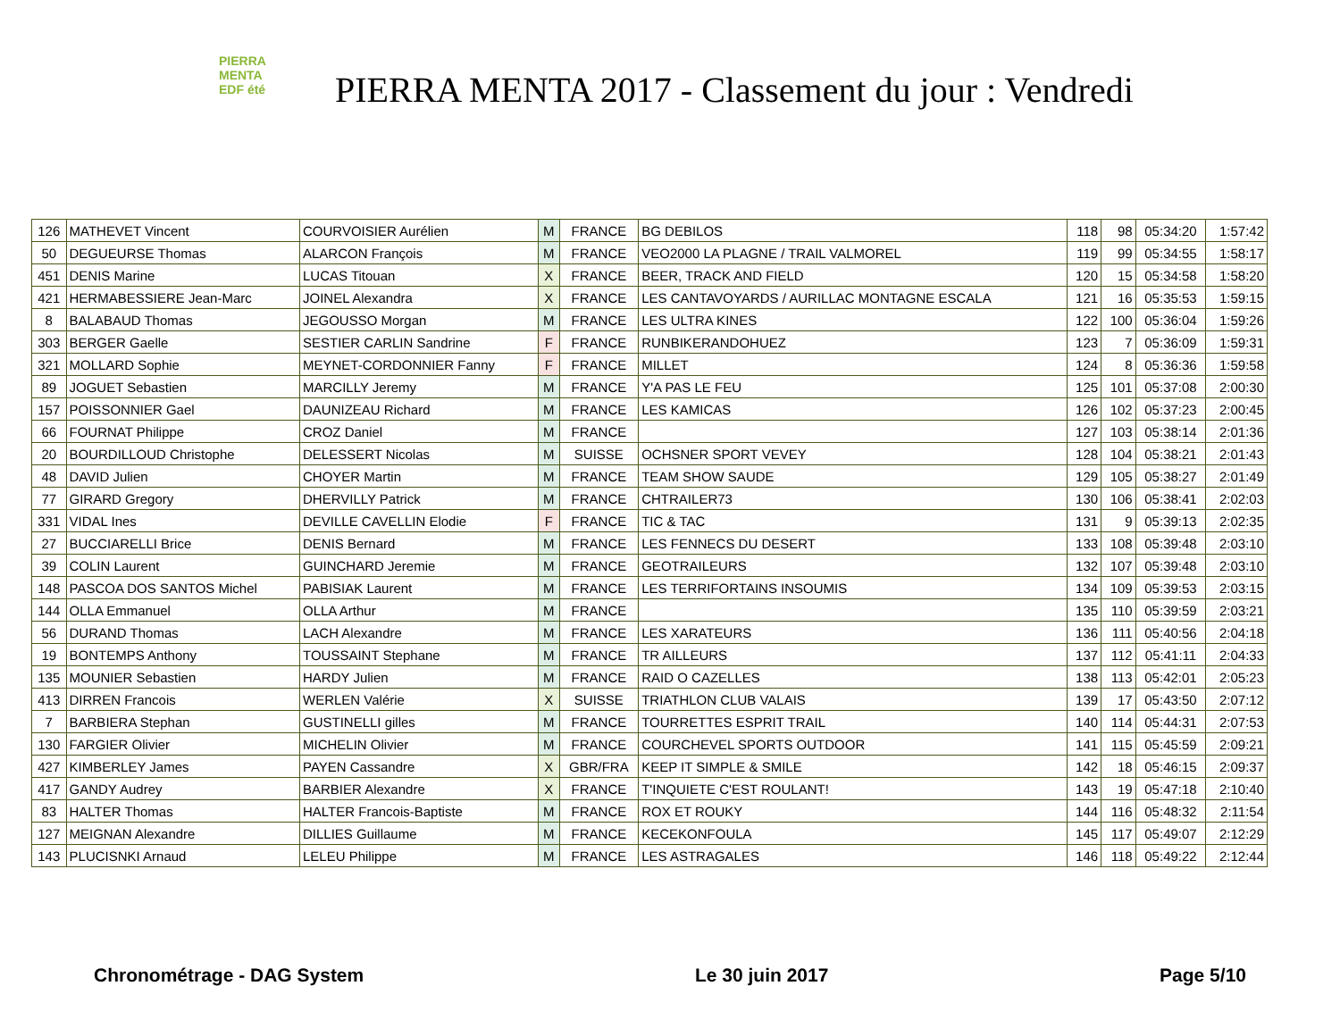PIERRA
MENTA
EDF été
PIERRA MENTA 2017 - Classement du jour : Vendredi
| 126 | MATHEVET Vincent | COURVOISIER Aurélien | M | FRANCE | BG DEBILOS | 118 | 98 | 05:34:20 | 1:57:42 |
| 50 | DEGUEURSE Thomas | ALARCON François | M | FRANCE | VEO2000 LA PLAGNE / TRAIL VALMOREL | 119 | 99 | 05:34:55 | 1:58:17 |
| 451 | DENIS Marine | LUCAS Titouan | X | FRANCE | BEER, TRACK AND FIELD | 120 | 15 | 05:34:58 | 1:58:20 |
| 421 | HERMABESSIERE Jean-Marc | JOINEL Alexandra | X | FRANCE | LES CANTAVOYARDS / AURILLAC MONTAGNE ESCALA | 121 | 16 | 05:35:53 | 1:59:15 |
| 8 | BALABAUD Thomas | JEGOUSSO Morgan | M | FRANCE | LES ULTRA KINES | 122 | 100 | 05:36:04 | 1:59:26 |
| 303 | BERGER Gaelle | SESTIER CARLIN Sandrine | F | FRANCE | RUNBIKERANDOHUEZ | 123 | 7 | 05:36:09 | 1:59:31 |
| 321 | MOLLARD Sophie | MEYNET-CORDONNIER Fanny | F | FRANCE | MILLET | 124 | 8 | 05:36:36 | 1:59:58 |
| 89 | JOGUET Sebastien | MARCILLY Jeremy | M | FRANCE | Y'A PAS LE FEU | 125 | 101 | 05:37:08 | 2:00:30 |
| 157 | POISSONNIER Gael | DAUNIZEAU Richard | M | FRANCE | LES KAMICAS | 126 | 102 | 05:37:23 | 2:00:45 |
| 66 | FOURNAT Philippe | CROZ Daniel | M | FRANCE | | 127 | 103 | 05:38:14 | 2:01:36 |
| 20 | BOURDILLOUD Christophe | DELESSERT Nicolas | M | SUISSE | OCHSNER SPORT VEVEY | 128 | 104 | 05:38:21 | 2:01:43 |
| 48 | DAVID Julien | CHOYER Martin | M | FRANCE | TEAM SHOW SAUDE | 129 | 105 | 05:38:27 | 2:01:49 |
| 77 | GIRARD Gregory | DHERVILLY Patrick | M | FRANCE | CHTRAILER73 | 130 | 106 | 05:38:41 | 2:02:03 |
| 331 | VIDAL Ines | DEVILLE CAVELLIN Elodie | F | FRANCE | TIC & TAC | 131 | 9 | 05:39:13 | 2:02:35 |
| 27 | BUCCIARELLI Brice | DENIS Bernard | M | FRANCE | LES FENNECS DU DESERT | 133 | 108 | 05:39:48 | 2:03:10 |
| 39 | COLIN Laurent | GUINCHARD Jeremie | M | FRANCE | GEOTRAILEURS | 132 | 107 | 05:39:48 | 2:03:10 |
| 148 | PASCOA DOS SANTOS Michel | PABISIAK Laurent | M | FRANCE | LES TERRIFORTAINS INSOUMIS | 134 | 109 | 05:39:53 | 2:03:15 |
| 144 | OLLA Emmanuel | OLLA Arthur | M | FRANCE | | 135 | 110 | 05:39:59 | 2:03:21 |
| 56 | DURAND Thomas | LACH Alexandre | M | FRANCE | LES XARATEURS | 136 | 111 | 05:40:56 | 2:04:18 |
| 19 | BONTEMPS Anthony | TOUSSAINT Stephane | M | FRANCE | TR AILLEURS | 137 | 112 | 05:41:11 | 2:04:33 |
| 135 | MOUNIER Sebastien | HARDY Julien | M | FRANCE | RAID O CAZELLES | 138 | 113 | 05:42:01 | 2:05:23 |
| 413 | DIRREN Francois | WERLEN Valérie | X | SUISSE | TRIATHLON CLUB VALAIS | 139 | 17 | 05:43:50 | 2:07:12 |
| 7 | BARBIERA Stephan | GUSTINELLI gilles | M | FRANCE | TOURRETTES ESPRIT TRAIL | 140 | 114 | 05:44:31 | 2:07:53 |
| 130 | FARGIER Olivier | MICHELIN Olivier | M | FRANCE | COURCHEVEL SPORTS OUTDOOR | 141 | 115 | 05:45:59 | 2:09:21 |
| 427 | KIMBERLEY James | PAYEN Cassandre | X | GBR/FRA | KEEP IT SIMPLE & SMILE | 142 | 18 | 05:46:15 | 2:09:37 |
| 417 | GANDY Audrey | BARBIER Alexandre | X | FRANCE | T'INQUIETE C'EST ROULANT! | 143 | 19 | 05:47:18 | 2:10:40 |
| 83 | HALTER Thomas | HALTER Francois-Baptiste | M | FRANCE | ROX ET ROUKY | 144 | 116 | 05:48:32 | 2:11:54 |
| 127 | MEIGNAN Alexandre | DILLIES Guillaume | M | FRANCE | KECEKONFOULA | 145 | 117 | 05:49:07 | 2:12:29 |
| 143 | PLUCISNKI Arnaud | LELEU Philippe | M | FRANCE | LES ASTRAGALES | 146 | 118 | 05:49:22 | 2:12:44 |
Chronométrage - DAG System Le 30 juin 2017 Page 5/10